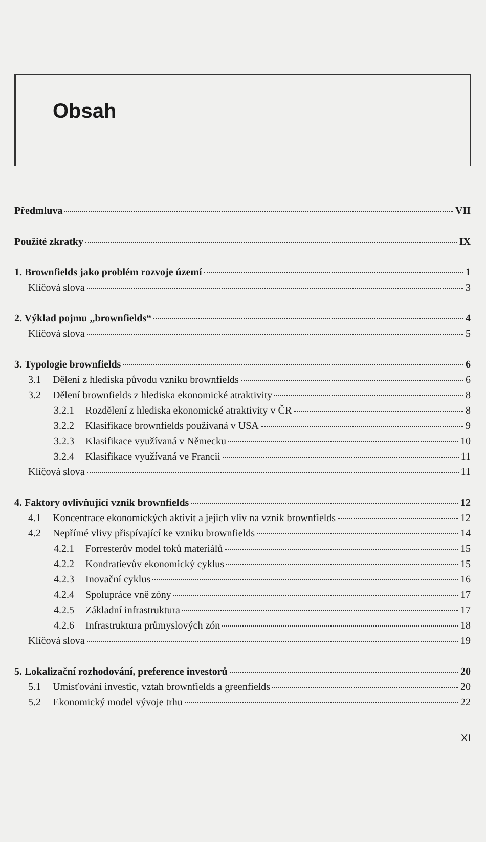Obsah
Předmluva VII
Použité zkratky IX
1. Brownfields jako problém rozvoje území 1
Klíčová slova 3
2. Výklad pojmu „brownfields“ 4
Klíčová slova 5
3. Typologie brownfields 6
3.1 Dělení z hlediska původu vzniku brownfields 6
3.2 Dělení brownfields z hlediska ekonomické atraktivity 8
3.2.1 Rozdělení z hlediska ekonomické atraktivity v ČR 8
3.2.2 Klasifikace brownfields používaná v USA 9
3.2.3 Klasifikace využívaná v Německu 10
3.2.4 Klasifikace využívaná ve Francii 11
Klíčová slova 11
4. Faktory ovlivňující vznik brownfields 12
4.1 Koncentrace ekonomických aktivit a jejich vliv na vznik brownfields 12
4.2 Nepřímé vlivy přispívající ke vzniku brownfields 14
4.2.1 Forresterův model toků materiálů 15
4.2.2 Kondratievův ekonomický cyklus 15
4.2.3 Inovační cyklus 16
4.2.4 Spolupráce vně zóny 17
4.2.5 Základní infrastruktura 17
4.2.6 Infrastruktura průmyslových zón 18
Klíčová slova 19
5. Lokalizační rozhodování, preference investorů 20
5.1 Umisťování investic, vztah brownfields a greenfields 20
5.2 Ekonomický model vývoje trhu 22
XI